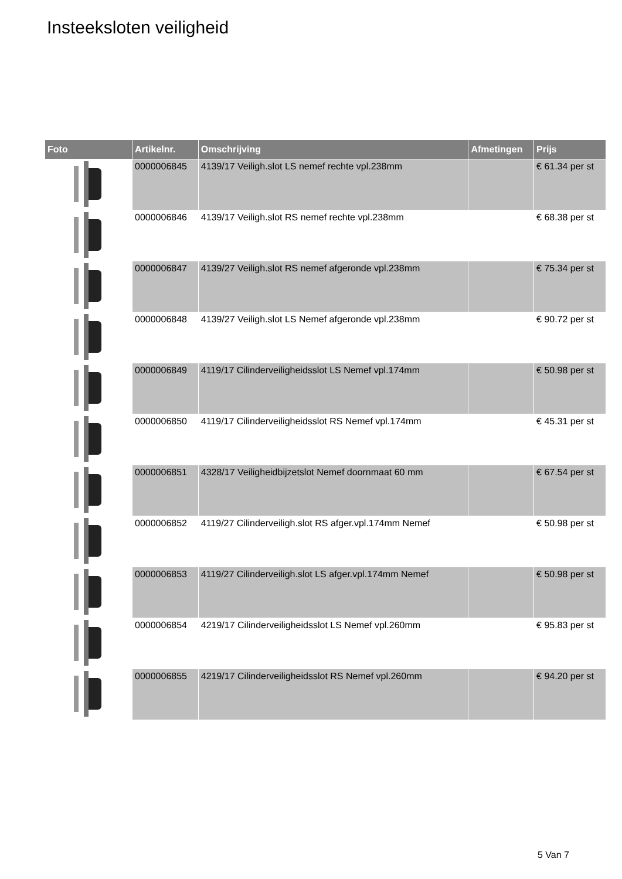Insteeksloten veiligheid
| Foto | Artikelnr. | Omschrijving | Afmetingen | Prijs |
| --- | --- | --- | --- | --- |
| | 0000006845 | 4139/17 Veiligh.slot LS nemef rechte vpl.238mm | | € 61.34 per st |
| | 0000006846 | 4139/17 Veiligh.slot RS nemef rechte vpl.238mm | | € 68.38 per st |
| | 0000006847 | 4139/27 Veiligh.slot RS nemef afgeronde vpl.238mm | | € 75.34 per st |
| | 0000006848 | 4139/27 Veiligh.slot LS Nemef afgeronde vpl.238mm | | € 90.72 per st |
| | 0000006849 | 4119/17 Cilinderveiligheidsslot LS Nemef vpl.174mm | | € 50.98 per st |
| | 0000006850 | 4119/17 Cilinderveiligheidsslot RS Nemef vpl.174mm | | € 45.31 per st |
| | 0000006851 | 4328/17 Veiligheidbijzetslot Nemef doornmaat 60 mm | | € 67.54 per st |
| | 0000006852 | 4119/27 Cilinderveiligh.slot RS afger.vpl.174mm Nemef | | € 50.98 per st |
| | 0000006853 | 4119/27 Cilinderveiligh.slot LS afger.vpl.174mm Nemef | | € 50.98 per st |
| | 0000006854 | 4219/17 Cilinderveiligheidsslot LS Nemef vpl.260mm | | € 95.83 per st |
| | 0000006855 | 4219/17 Cilinderveiligheidsslot RS Nemef vpl.260mm | | € 94.20 per st |
5 Van 7